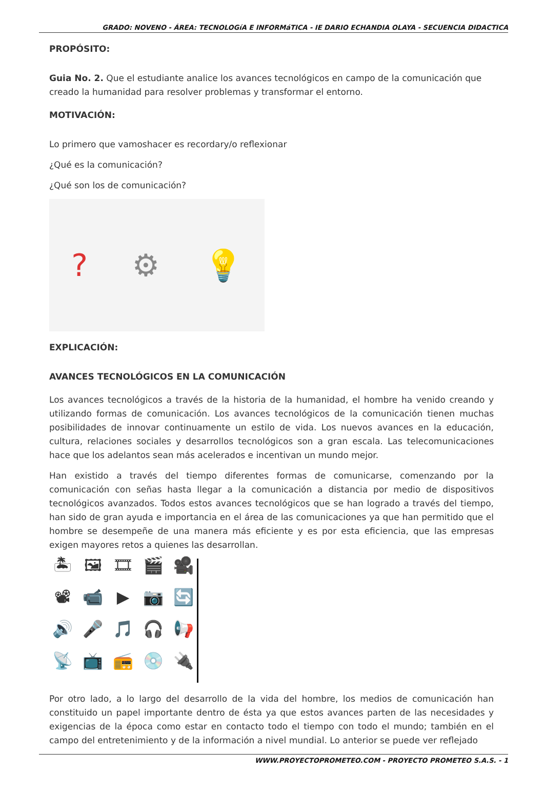GRADO: NOVENO - ÁREA: TECNOLOGíA E INFORMáTICA - IE DARIO ECHANDIA OLAYA - SECUENCIA DIDACTICA
PROPÓSITO:
Guia No. 2. Que el estudiante analice los avances tecnológicos en campo de la comunicación que creado la humanidad para resolver problemas y transformar el entorno.
MOTIVACIÓN:
Lo primero que vamoshacer es recordary/o reflexionar
¿Qué es la comunicación?
¿Qué son los de comunicación?
? ⚙ 💡
EXPLICACIÓN:
AVANCES TECNOLÓGICOS EN LA COMUNICACIÓN
Los avances tecnológicos a través de la historia de la humanidad, el hombre ha venido creando y utilizando formas de comunicación. Los avances tecnológicos de la comunicación tienen muchas posibilidades de innovar continuamente un estilo de vida. Los nuevos avances en la educación, cultura, relaciones sociales y desarrollos tecnológicos son a gran escala. Las telecomunicaciones hace que los adelantos sean más acelerados e incentivan un mundo mejor.
Han existido a través del tiempo diferentes formas de comunicarse, comenzando por la comunicación con señas hasta llegar a la comunicación a distancia por medio de dispositivos tecnológicos avanzados. Todos estos avances tecnológicos que se han logrado a través del tiempo, han sido de gran ayuda e importancia en el área de las comunicaciones ya que han permitido que el hombre se desempeñe de una manera más eficiente y es por esta eficiencia, que las empresas exigen mayores retos a quienes las desarrollan.
🏝 🖼 🎞 🎬 🎥 📽 📹 ▶ 📷 🔄 🔊 🎤 🎵 🎧 📢 📡 📺 📻 💿 🔌
Por otro lado, a lo largo del desarrollo de la vida del hombre, los medios de comunicación han constituido un papel importante dentro de ésta ya que estos avances parten de las necesidades y exigencias de la época como estar en contacto todo el tiempo con todo el mundo; también en el campo del entretenimiento y de la información a nivel mundial. Lo anterior se puede ver reflejado
WWW.PROYECTOPROMETEO.COM - PROYECTO PROMETEO S.A.S. - 1